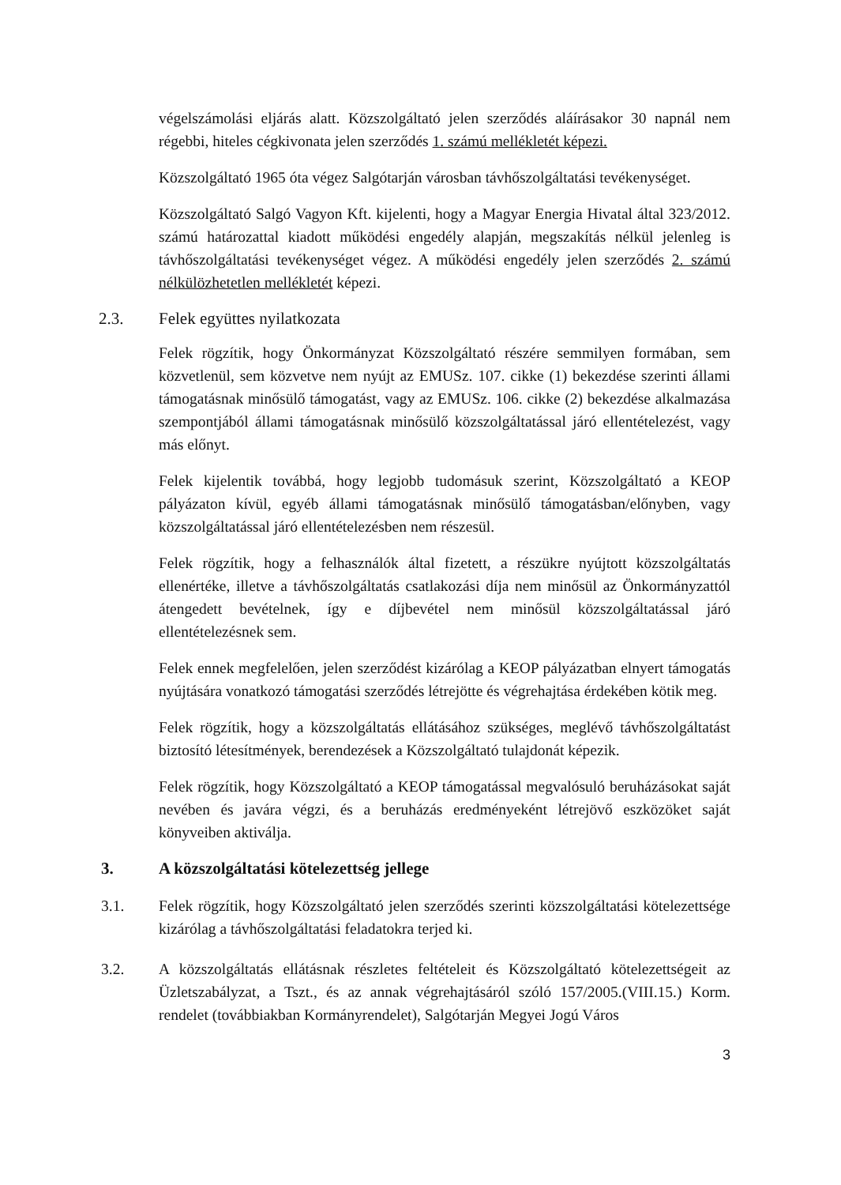végelszámolási eljárás alatt. Közszolgáltató jelen szerződés aláírásakor 30 napnál nem régebbi, hiteles cégkivonata jelen szerződés 1. számú mellékletét képezi.
Közszolgáltató 1965 óta végez Salgótarján városban távhőszolgáltatási tevékenységet.
Közszolgáltató Salgó Vagyon Kft. kijelenti, hogy a Magyar Energia Hivatal által 323/2012. számú határozattal kiadott működési engedély alapján, megszakítás nélkül jelenleg is távhőszolgáltatási tevékenységet végez. A működési engedély jelen szerződés 2. számú nélkülözhetetlen mellékletét képezi.
2.3. Felek együttes nyilatkozata
Felek rögzítik, hogy Önkormányzat Közszolgáltató részére semmilyen formában, sem közvetlenül, sem közvetve nem nyújt az EMUSz. 107. cikke (1) bekezdése szerinti állami támogatásnak minősülő támogatást, vagy az EMUSz. 106. cikke (2) bekezdése alkalmazása szempontjából állami támogatásnak minősülő közszolgáltatással járó ellentételezést, vagy más előnyt.
Felek kijelentik továbbá, hogy legjobb tudomásuk szerint, Közszolgáltató a KEOP pályázaton kívül, egyéb állami támogatásnak minősülő támogatásban/előnyben, vagy közszolgáltatással járó ellentételezésben nem részesül.
Felek rögzítik, hogy a felhasználók által fizetett, a részükre nyújtott közszolgáltatás ellenértéke, illetve a távhőszolgáltatás csatlakozási díja nem minősül az Önkormányzattól átengedett bevételnek, így e díjbevétel nem minősül közszolgáltatással járó ellentételezésnek sem.
Felek ennek megfelelően, jelen szerződést kizárólag a KEOP pályázatban elnyert támogatás nyújtására vonatkozó támogatási szerződés létrejötte és végrehajtása érdekében kötik meg.
Felek rögzítik, hogy a közszolgáltatás ellátásához szükséges, meglévő távhőszolgáltatást biztosító létesítmények, berendezések a Közszolgáltató tulajdonát képezik.
Felek rögzítik, hogy Közszolgáltató a KEOP támogatással megvalósuló beruházásokat saját nevében és javára végzi, és a beruházás eredményeként létrejövő eszközöket saját könyveiben aktiválja.
3. A közszolgáltatási kötelezettség jellege
3.1. Felek rögzítik, hogy Közszolgáltató jelen szerződés szerinti közszolgáltatási kötelezettsége kizárólag a távhőszolgáltatási feladatokra terjed ki.
3.2. A közszolgáltatás ellátásnak részletes feltételeit és Közszolgáltató kötelezettségeit az Üzletszabályzat, a Tszt., és az annak végrehajtásáról szóló 157/2005.(VIII.15.) Korm. rendelet (továbbiakban Kormányrendelet), Salgótarján Megyei Jogú Város
3